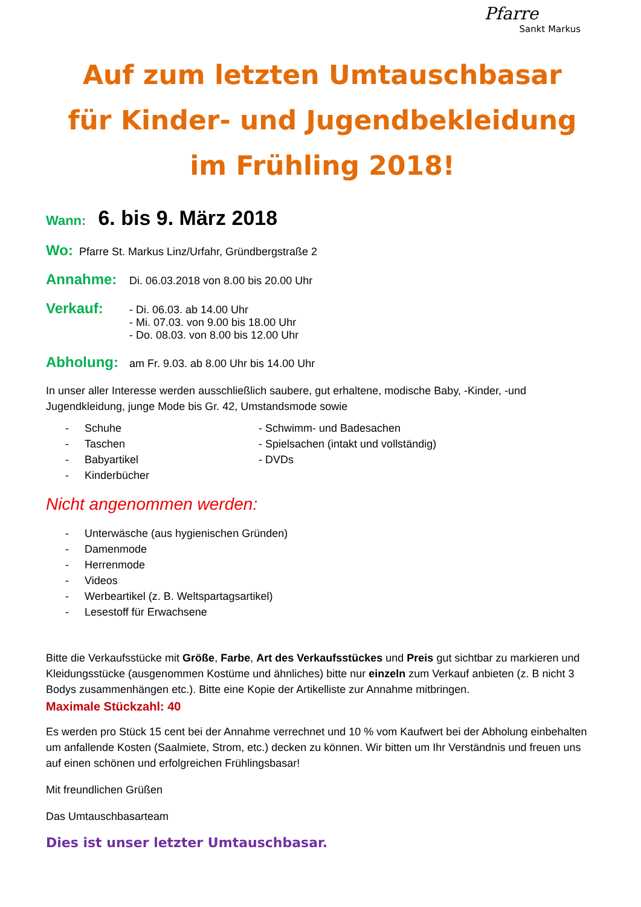Pfarre
Sankt Markus
Auf zum letzten Umtauschbasar
für Kinder- und Jugendbekleidung
im Frühling 2018!
Wann: 6. bis 9. März 2018
Wo: Pfarre St. Markus Linz/Urfahr, Gründbergstraße 2
Annahme: Di. 06.03.2018 von 8.00 bis 20.00 Uhr
Verkauf:
- Di. 06.03. ab 14.00 Uhr
- Mi. 07.03. von 9.00 bis 18.00 Uhr
- Do. 08.03. von 8.00 bis 12.00 Uhr
Abholung: am Fr. 9.03. ab 8.00 Uhr bis 14.00 Uhr
In unser aller Interesse werden ausschließlich saubere, gut erhaltene, modische Baby, -Kinder, -und Jugendkleidung, junge Mode bis Gr. 42, Umstandsmode sowie
- Schuhe
- Taschen
- Babyartikel
- Kinderbücher
- Schwimm- und Badesachen
- Spielsachen (intakt und vollständig)
- DVDs
Nicht angenommen werden:
- Unterwäsche (aus hygienischen Gründen)
- Damenmode
- Herrenmode
- Videos
- Werbeartikel (z. B. Weltspartagsartikel)
- Lesestoff für Erwachsene
Bitte die Verkaufsstücke mit Größe, Farbe, Art des Verkaufsstückes und Preis gut sichtbar zu markieren und Kleidungsstücke (ausgenommen Kostüme und ähnliches) bitte nur einzeln zum Verkauf anbieten (z. B nicht 3 Bodys zusammenhängen etc.). Bitte eine Kopie der Artikelliste zur Annahme mitbringen.
Maximale Stückzahl: 40
Es werden pro Stück 15 cent bei der Annahme verrechnet und 10 % vom Kaufwert bei der Abholung einbehalten um anfallende Kosten (Saalmiete, Strom, etc.) decken zu können. Wir bitten um Ihr Verständnis und freuen uns auf einen schönen und erfolgreichen Frühlingsbasar!
Mit freundlichen Grüßen
Das Umtauschbasarteam
Dies ist unser letzter Umtauschbasar.